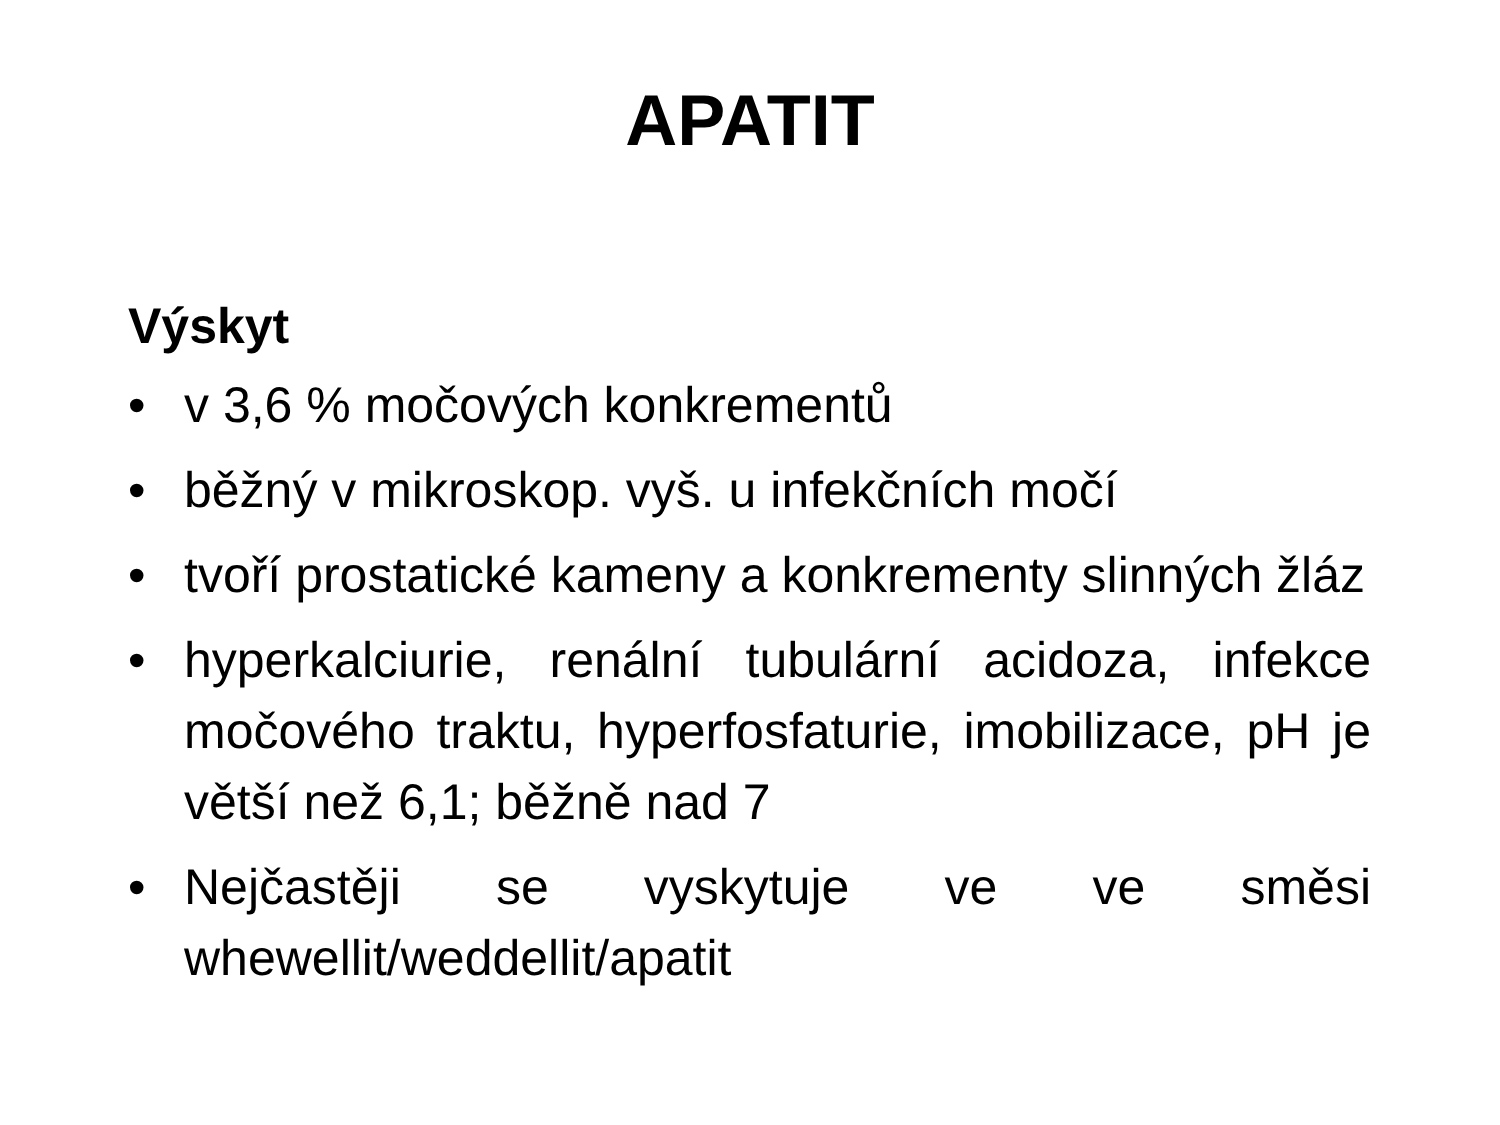APATIT
Výskyt
• v 3,6 % močových konkrementů
• běžný v mikroskop. vyš. u infekčních močí
• tvoří prostatické kameny a konkrementy slinných žláz
• hyperkalciurie, renální tubulární acidoza, infekce močového traktu, hyperfosfaturie, imobilizace, pH je větší než 6,1; běžně nad 7
• Nejčastěji se vyskytuje ve ve směsi whewellit/weddellit/apatit